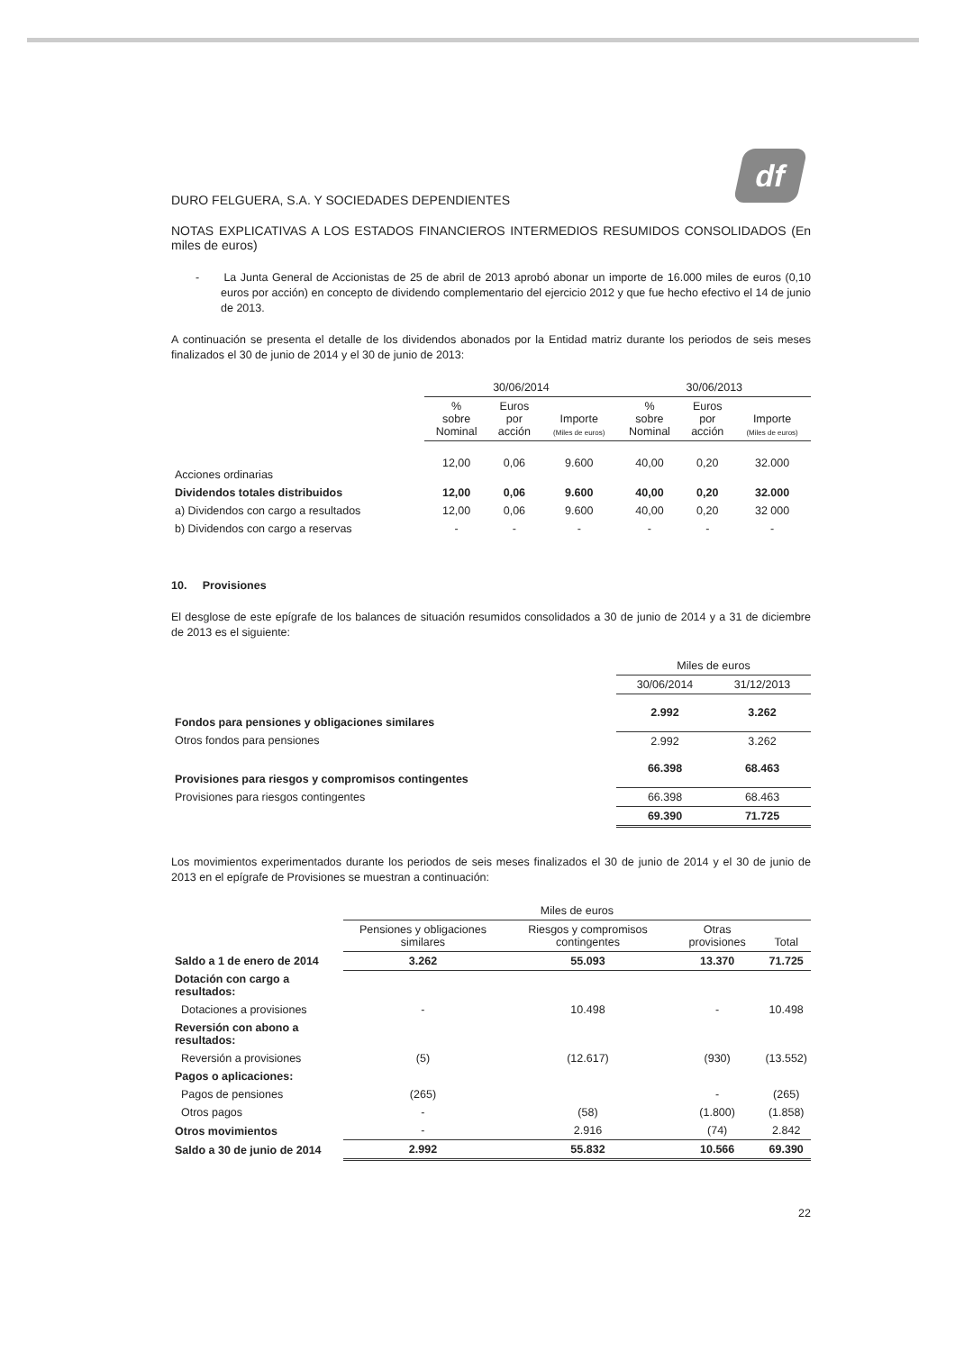df
DURO FELGUERA, S.A. Y SOCIEDADES DEPENDIENTES
NOTAS EXPLICATIVAS A LOS ESTADOS FINANCIEROS INTERMEDIOS RESUMIDOS CONSOLIDADOS (En miles de euros)
- La Junta General de Accionistas de 25 de abril de 2013 aprobó abonar un importe de 16.000 miles de euros (0,10 euros por acción) en concepto de dividendo complementario del ejercicio 2012 y que fue hecho efectivo el 14 de junio de 2013.
A continuación se presenta el detalle de los dividendos abonados por la Entidad matriz durante los periodos de seis meses finalizados el 30 de junio de 2014 y el 30 de junio de 2013:
| | 30/06/2014 | | | 30/06/2013 | | |
| --- | --- | --- | --- | --- | --- | --- |
| | % sobre Nominal | Euros por acción | Importe (Miles de euros) | % sobre Nominal | Euros por acción | Importe (Miles de euros) |
| Acciones ordinarias | 12,00 | 0,06 | 9.600 | 40,00 | 0,20 | 32.000 |
| Dividendos totales distribuidos | 12,00 | 0,06 | 9.600 | 40,00 | 0,20 | 32.000 |
| a) Dividendos con cargo a resultados | 12,00 | 0,06 | 9.600 | 40,00 | 0,20 | 32 000 |
| b) Dividendos con cargo a reservas | - | - | - | - | - | - |
10. Provisiones
El desglose de este epígrafe de los balances de situación resumidos consolidados a 30 de junio de 2014 y a 31 de diciembre de 2013 es el siguiente:
| | Miles de euros | |
| --- | --- | --- |
| | 30/06/2014 | 31/12/2013 |
| Fondos para pensiones y obligaciones similares | 2.992 | 3.262 |
| Otros fondos para pensiones | 2.992 | 3.262 |
| Provisiones para riesgos y compromisos contingentes | 66.398 | 68.463 |
| Provisiones para riesgos contingentes | 66.398 | 68.463 |
| | 69.390 | 71.725 |
Los movimientos experimentados durante los periodos de seis meses finalizados el 30 de junio de 2014 y el 30 de junio de 2013 en el epígrafe de Provisiones se muestran a continuación:
| | Miles de euros | | | |
| --- | --- | --- | --- | --- |
| | Pensiones y obligaciones similares | Riesgos y compromisos contingentes | Otras provisiones | Total |
| Saldo a 1 de enero de 2014 | 3.262 | 55.093 | 13.370 | 71.725 |
| Dotación con cargo a resultados: | | | | |
| Dotaciones a provisiones | - | 10.498 | - | 10.498 |
| Reversión con abono a resultados: | | | | |
| Reversión a provisiones | (5) | (12.617) | (930) | (13.552) |
| Pagos o aplicaciones: | | | | |
| Pagos de pensiones | (265) | | - | (265) |
| Otros pagos | - | (58) | (1.800) | (1.858) |
| Otros movimientos | - | 2.916 | (74) | 2.842 |
| Saldo a 30 de junio de 2014 | 2.992 | 55.832 | 10.566 | 69.390 |
22